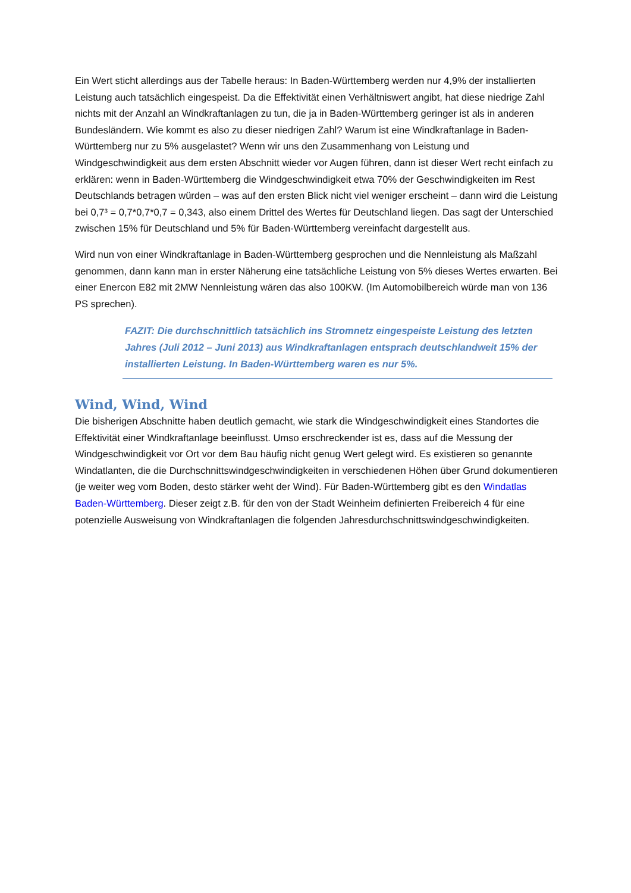Ein Wert sticht allerdings aus der Tabelle heraus: In Baden-Württemberg werden nur 4,9% der installierten Leistung auch tatsächlich eingespeist. Da die Effektivität einen Verhältniswert angibt, hat diese niedrige Zahl nichts mit der Anzahl an Windkraftanlagen zu tun, die ja in Baden-Württemberg geringer ist als in anderen Bundesländern. Wie kommt es also zu dieser niedrigen Zahl? Warum ist eine Windkraftanlage in Baden-Württemberg nur zu 5% ausgelastet? Wenn wir uns den Zusammenhang von Leistung und Windgeschwindigkeit aus dem ersten Abschnitt wieder vor Augen führen, dann ist dieser Wert recht einfach zu erklären: wenn in Baden-Württemberg die Windgeschwindigkeit etwa 70% der Geschwindigkeiten im Rest Deutschlands betragen würden – was auf den ersten Blick nicht viel weniger erscheint – dann wird die Leistung bei 0,7³ = 0,7*0,7*0,7 = 0,343, also einem Drittel des Wertes für Deutschland liegen. Das sagt der Unterschied zwischen 15% für Deutschland und 5% für Baden-Württemberg vereinfacht dargestellt aus.
Wird nun von einer Windkraftanlage in Baden-Württemberg gesprochen und die Nennleistung als Maßzahl genommen, dann kann man in erster Näherung eine tatsächliche Leistung von 5% dieses Wertes erwarten. Bei einer Enercon E82 mit 2MW Nennleistung wären das also 100KW. (Im Automobilbereich würde man von 136 PS sprechen).
FAZIT: Die durchschnittlich tatsächlich ins Stromnetz eingespeiste Leistung des letzten Jahres (Juli 2012 – Juni 2013) aus Windkraftanlagen entsprach deutschlandweit 15% der installierten Leistung. In Baden-Württemberg waren es nur 5%.
Wind, Wind, Wind
Die bisherigen Abschnitte haben deutlich gemacht, wie stark die Windgeschwindigkeit eines Standortes die Effektivität einer Windkraftanlage beeinflusst. Umso erschreckender ist es, dass auf die Messung der Windgeschwindigkeit vor Ort vor dem Bau häufig nicht genug Wert gelegt wird. Es existieren so genannte Windatlanten, die die Durchschnittswindgeschwindigkeiten in verschiedenen Höhen über Grund dokumentieren (je weiter weg vom Boden, desto stärker weht der Wind). Für Baden-Württemberg gibt es den Windatlas Baden-Württemberg. Dieser zeigt z.B. für den von der Stadt Weinheim definierten Freibereich 4 für eine potenzielle Ausweisung von Windkraftanlagen die folgenden Jahresdurchschnittswindgeschwindigkeiten.